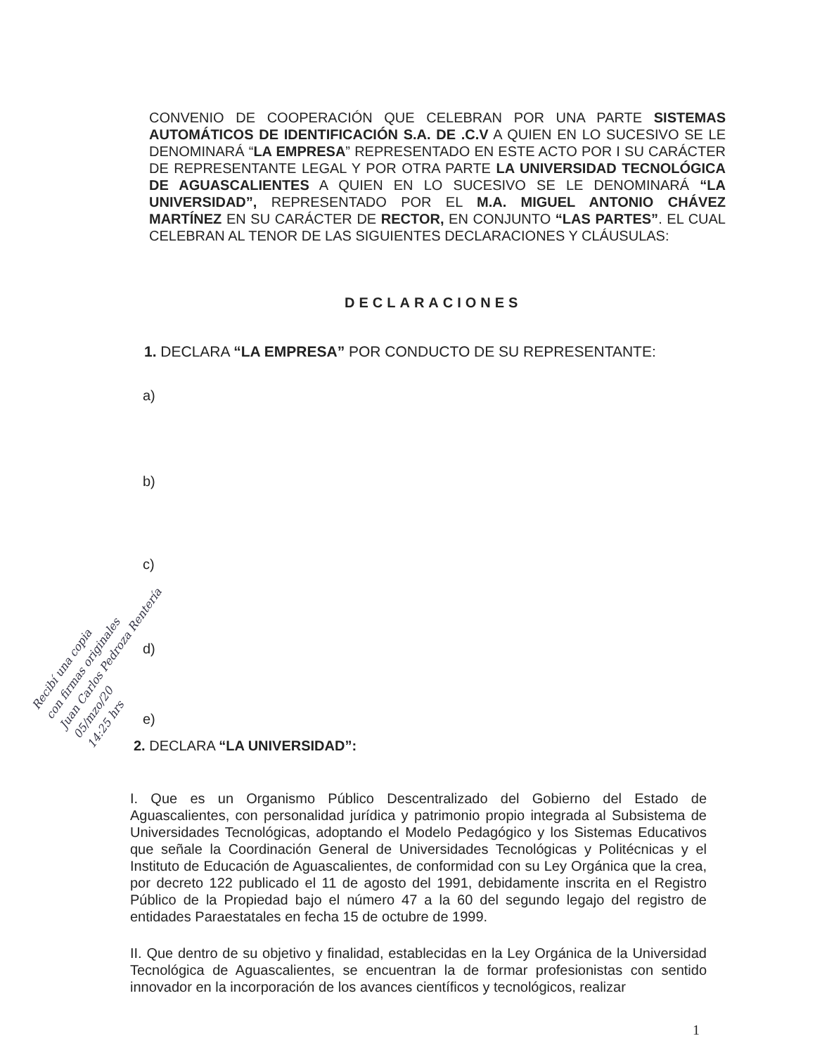CONVENIO DE COOPERACIÓN QUE CELEBRAN POR UNA PARTE SISTEMAS AUTOMÁTICOS DE IDENTIFICACIÓN S.A. DE .C.V A QUIEN EN LO SUCESIVO SE LE DENOMINARÁ “LA EMPRESA” REPRESENTADO EN ESTE ACTO POR I SU CARÁCTER DE REPRESENTANTE LEGAL Y POR OTRA PARTE LA UNIVERSIDAD TECNOLÓGICA DE AGUASCALIENTES A QUIEN EN LO SUCESIVO SE LE DENOMINARÁ “LA UNIVERSIDAD”, REPRESENTADO POR EL M.A. MIGUEL ANTONIO CHÁVEZ MARTÍNEZ EN SU CARÁCTER DE RECTOR, EN CONJUNTO “LAS PARTES”. EL CUAL CELEBRAN AL TENOR DE LAS SIGUIENTES DECLARACIONES Y CLÁUSULAS:
DECLARACIONES
1. DECLARA “LA EMPRESA” POR CONDUCTO DE SU REPRESENTANTE:
a)
b)
c)
d)
e)
2. DECLARA “LA UNIVERSIDAD”:
I. Que es un Organismo Público Descentralizado del Gobierno del Estado de Aguascalientes, con personalidad jurídica y patrimonio propio integrada al Subsistema de Universidades Tecnológicas, adoptando el Modelo Pedagógico y los Sistemas Educativos que señale la Coordinación General de Universidades Tecnológicas y Politécnicas y el Instituto de Educación de Aguascalientes, de conformidad con su Ley Orgánica que la crea, por decreto 122 publicado el 11 de agosto del 1991, debidamente inscrita en el Registro Público de la Propiedad bajo el número 47 a la 60 del segundo legajo del registro de entidades Paraestatales en fecha 15 de octubre de 1999.
II. Que dentro de su objetivo y finalidad, establecidas en la Ley Orgánica de la Universidad Tecnológica de Aguascalientes, se encuentran la de formar profesionistas con sentido innovador en la incorporación de los avances científicos y tecnológicos, realizar
1
Recibí una copia
con firmas originales
Juan Carlos Pedroza Rentería
05/mzo/20
14:25 hrs